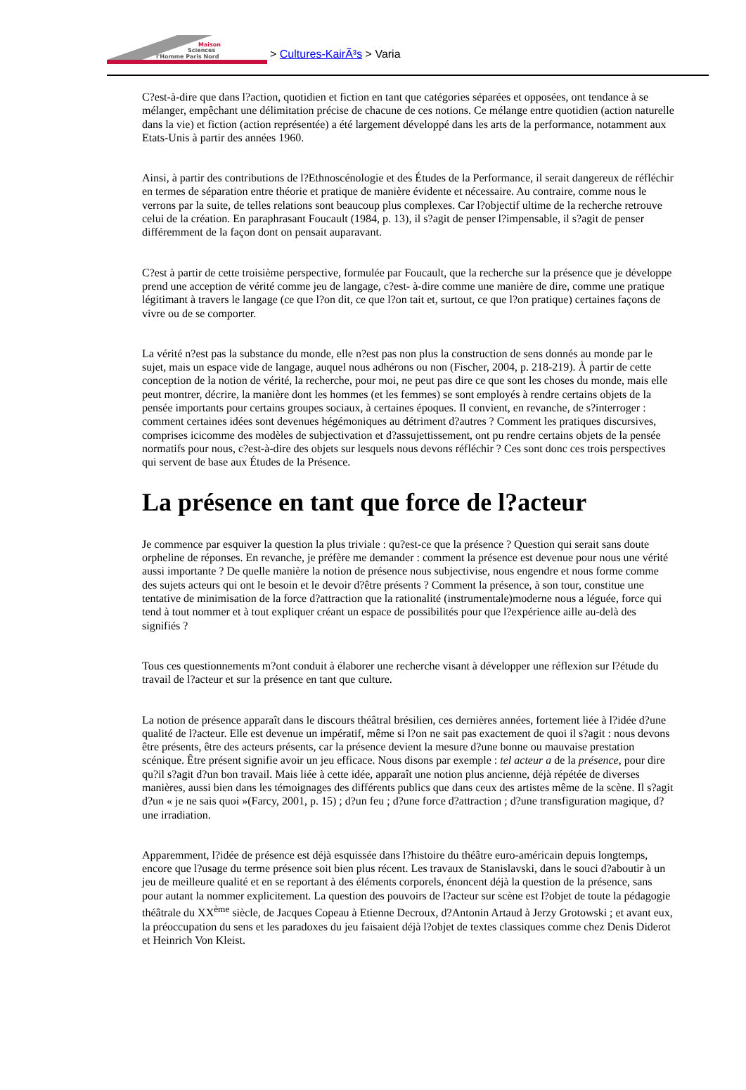Maison
Sciences
l'Homme Paris Nord
> Cultures-KairÃ³s > Varia
C?est-à-dire que dans l?action, quotidien et fiction en tant que catégories séparées et opposées, ont tendance à se mélanger, empêchant une délimitation précise de chacune de ces notions. Ce mélange entre quotidien (action naturelle dans la vie) et fiction (action représentée) a été largement développé dans les arts de la performance, notamment aux Etats-Unis à partir des années 1960.
Ainsi, à partir des contributions de l?Ethnoscénologie et des Études de la Performance, il serait dangereux de réfléchir en termes de séparation entre théorie et pratique de manière évidente et nécessaire. Au contraire, comme nous le verrons par la suite, de telles relations sont beaucoup plus complexes. Car l?objectif ultime de la recherche retrouve celui de la création. En paraphrasant Foucault (1984, p. 13), il s?agit de penser l?impensable, il s?agit de penser différemment de la façon dont on pensait auparavant.
C?est à partir de cette troisième perspective, formulée par Foucault, que la recherche sur la présence que je développe prend une acception de vérité comme jeu de langage, c?est- à-dire comme une manière de dire, comme une pratique légitimant à travers le langage (ce que l?on dit, ce que l?on tait et, surtout, ce que l?on pratique) certaines façons de vivre ou de se comporter.
La vérité n?est pas la substance du monde, elle n?est pas non plus la construction de sens donnés au monde par le sujet, mais un espace vide de langage, auquel nous adhérons ou non (Fischer, 2004, p. 218-219). À partir de cette conception de la notion de vérité, la recherche, pour moi, ne peut pas dire ce que sont les choses du monde, mais elle peut montrer, décrire, la manière dont les hommes (et les femmes) se sont employés à rendre certains objets de la pensée importants pour certains groupes sociaux, à certaines époques. Il convient, en revanche, de s?interroger : comment certaines idées sont devenues hégémoniques au détriment d?autres ? Comment les pratiques discursives, comprises icicomme des modèles de subjectivation et d?assujettissement, ont pu rendre certains objets de la pensée normatifs pour nous, c?est-à-dire des objets sur lesquels nous devons réfléchir ? Ces sont donc ces trois perspectives qui servent de base aux Études de la Présence.
La présence en tant que force de l?acteur
Je commence par esquiver la question la plus triviale : qu?est-ce que la présence ? Question qui serait sans doute orpheline de réponses. En revanche, je préfère me demander : comment la présence est devenue pour nous une vérité aussi importante ? De quelle manière la notion de présence nous subjectivise, nous engendre et nous forme comme des sujets acteurs qui ont le besoin et le devoir d?être présents ? Comment la présence, à son tour, constitue une tentative de minimisation de la force d?attraction que la rationalité (instrumentale)moderne nous a léguée, force qui tend à tout nommer et à tout expliquer créant un espace de possibilités pour que l?expérience aille au-delà des signifiés ?
Tous ces questionnements m?ont conduit à élaborer une recherche visant à développer une réflexion sur l?étude du travail de l?acteur et sur la présence en tant que culture.
La notion de présence apparaît dans le discours théâtral brésilien, ces dernières années, fortement liée à l?idée d?une qualité de l?acteur. Elle est devenue un impératif, même si l?on ne sait pas exactement de quoi il s?agit : nous devons être présents, être des acteurs présents, car la présence devient la mesure d?une bonne ou mauvaise prestation scénique. Être présent signifie avoir un jeu efficace. Nous disons par exemple : tel acteur a de la présence, pour dire qu?il s?agit d?un bon travail. Mais liée à cette idée, apparaît une notion plus ancienne, déjà répétée de diverses manières, aussi bien dans les témoignages des différents publics que dans ceux des artistes même de la scène. Il s?agit d?un « je ne sais quoi »(Farcy, 2001, p. 15) ; d?un feu ; d?une force d?attraction ; d?une transfiguration magique, d?une irradiation.
Apparemment, l?idée de présence est déjà esquissée dans l?histoire du théâtre euro-américain depuis longtemps, encore que l?usage du terme présence soit bien plus récent. Les travaux de Stanislavski, dans le souci d?aboutir à un jeu de meilleure qualité et en se reportant à des éléments corporels, énoncent déjà la question de la présence, sans pour autant la nommer explicitement. La question des pouvoirs de l?acteur sur scène est l?objet de toute la pédagogie théâtrale du XX<sup>ème</sup> siècle, de Jacques Copeau à Etienne Decroux, d?Antonin Artaud à Jerzy Grotowski ; et avant eux, la préoccupation du sens et les paradoxes du jeu faisaient déjà l?objet de textes classiques comme chez Denis Diderot et Heinrich Von Kleist.